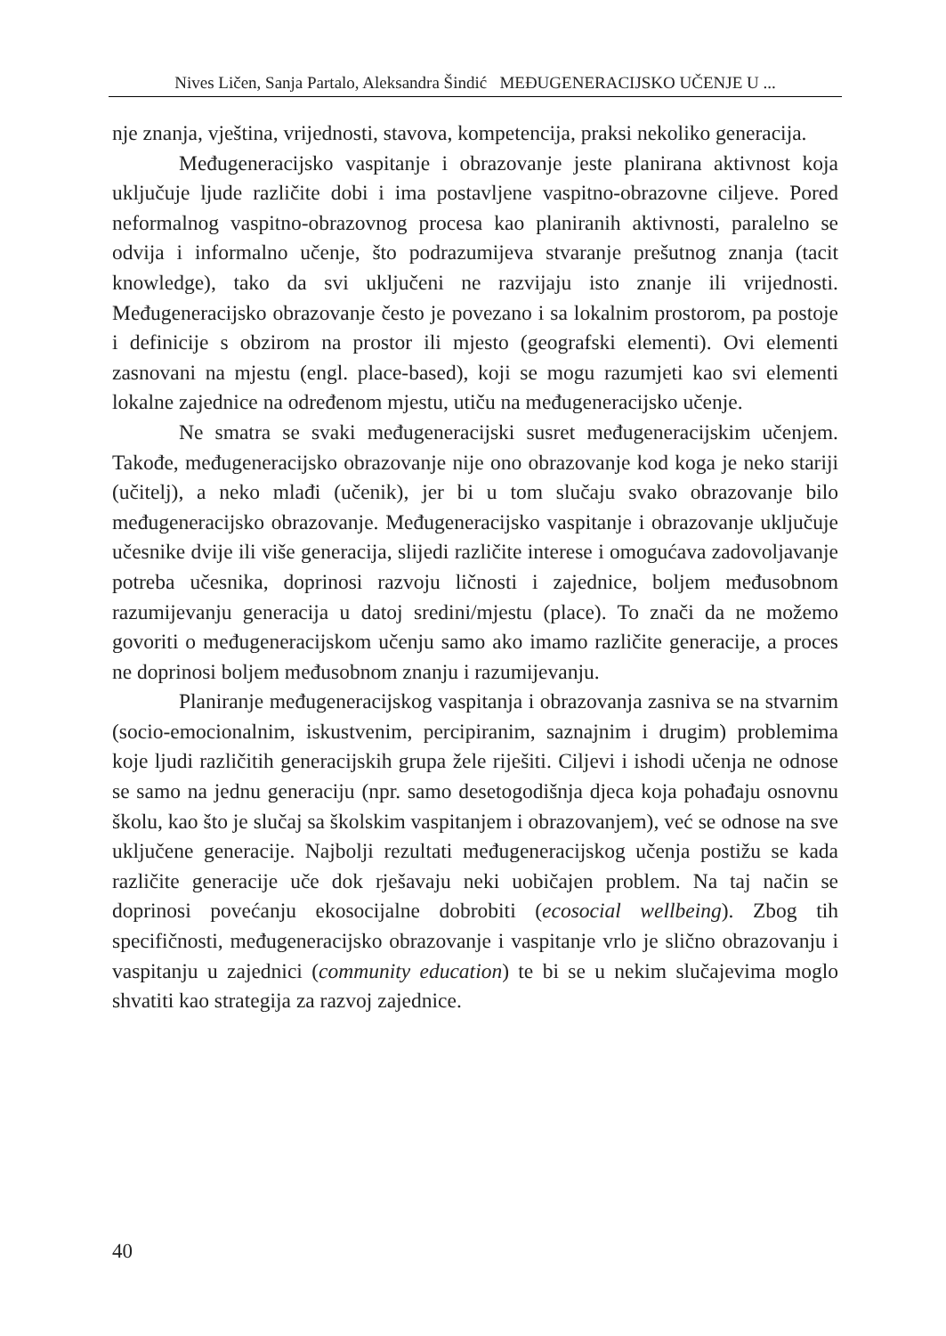Nives Ličen, Sanja Partalo, Aleksandra Šindić MEĐUGENERACIJSKO UČENJE U ...
nje znanja, vještina, vrijednosti, stavova, kompetencija, praksi nekoliko generacija.
Međugeneracijsko vaspitanje i obrazovanje jeste planirana aktivnost koja uključuje ljude različite dobi i ima postavljene vaspitno-obrazovne ciljeve. Pored neformalnog vaspitno-obrazovnog procesa kao planiranih aktivnosti, paralelno se odvija i informalno učenje, što podrazumijeva stvaranje prešutnog znanja (tacit knowledge), tako da svi uključeni ne razvijaju isto znanje ili vrijednosti. Međugeneracijsko obrazovanje često je povezano i sa lokalnim prostorom, pa postoje i definicije s obzirom na prostor ili mjesto (geografski elementi). Ovi elementi zasnovani na mjestu (engl. place-based), koji se mogu razumjeti kao svi elementi lokalne zajednice na određenom mjestu, utiču na međugeneracijsko učenje.
Ne smatra se svaki međugeneracijski susret međugeneracijskim učenjem. Takođe, međugeneracijsko obrazovanje nije ono obrazovanje kod koga je neko stariji (učitelj), a neko mlađi (učenik), jer bi u tom slučaju svako obrazovanje bilo međugeneracijsko obrazovanje. Međugeneracijsko vaspitanje i obrazovanje uključuje učesnike dvije ili više generacija, slijedi različite interese i omogućava zadovoljavanje potreba učesnika, doprinosi razvoju ličnosti i zajednice, boljem međusobnom razumijevanju generacija u datoj sredini/mjestu (place). To znači da ne možemo govoriti o međugeneracijskom učenju samo ako imamo različite generacije, a proces ne doprinosi boljem međusobnom znanju i razumijevanju.
Planiranje međugeneracijskog vaspitanja i obrazovanja zasniva se na stvarnim (socio-emocionalnim, iskustvenim, percipiranim, saznajnim i drugim) problemima koje ljudi različitih generacijskih grupa žele riješiti. Ciljevi i ishodi učenja ne odnose se samo na jednu generaciju (npr. samo desetogodišnja djeca koja pohađaju osnovnu školu, kao što je slučaj sa školskim vaspitanjem i obrazovanjem), već se odnose na sve uključene generacije. Najbolji rezultati međugeneracijskog učenja postižu se kada različite generacije uče dok rješavaju neki uobičajen problem. Na taj način se doprinosi povećanju ekosocijalne dobrobiti (ecosocial wellbeing). Zbog tih specifičnosti, međugeneracijsko obrazovanje i vaspitanje vrlo je slično obrazovanju i vaspitanju u zajednici (community education) te bi se u nekim slučajevima moglo shvatiti kao strategija za razvoj zajednice.
40